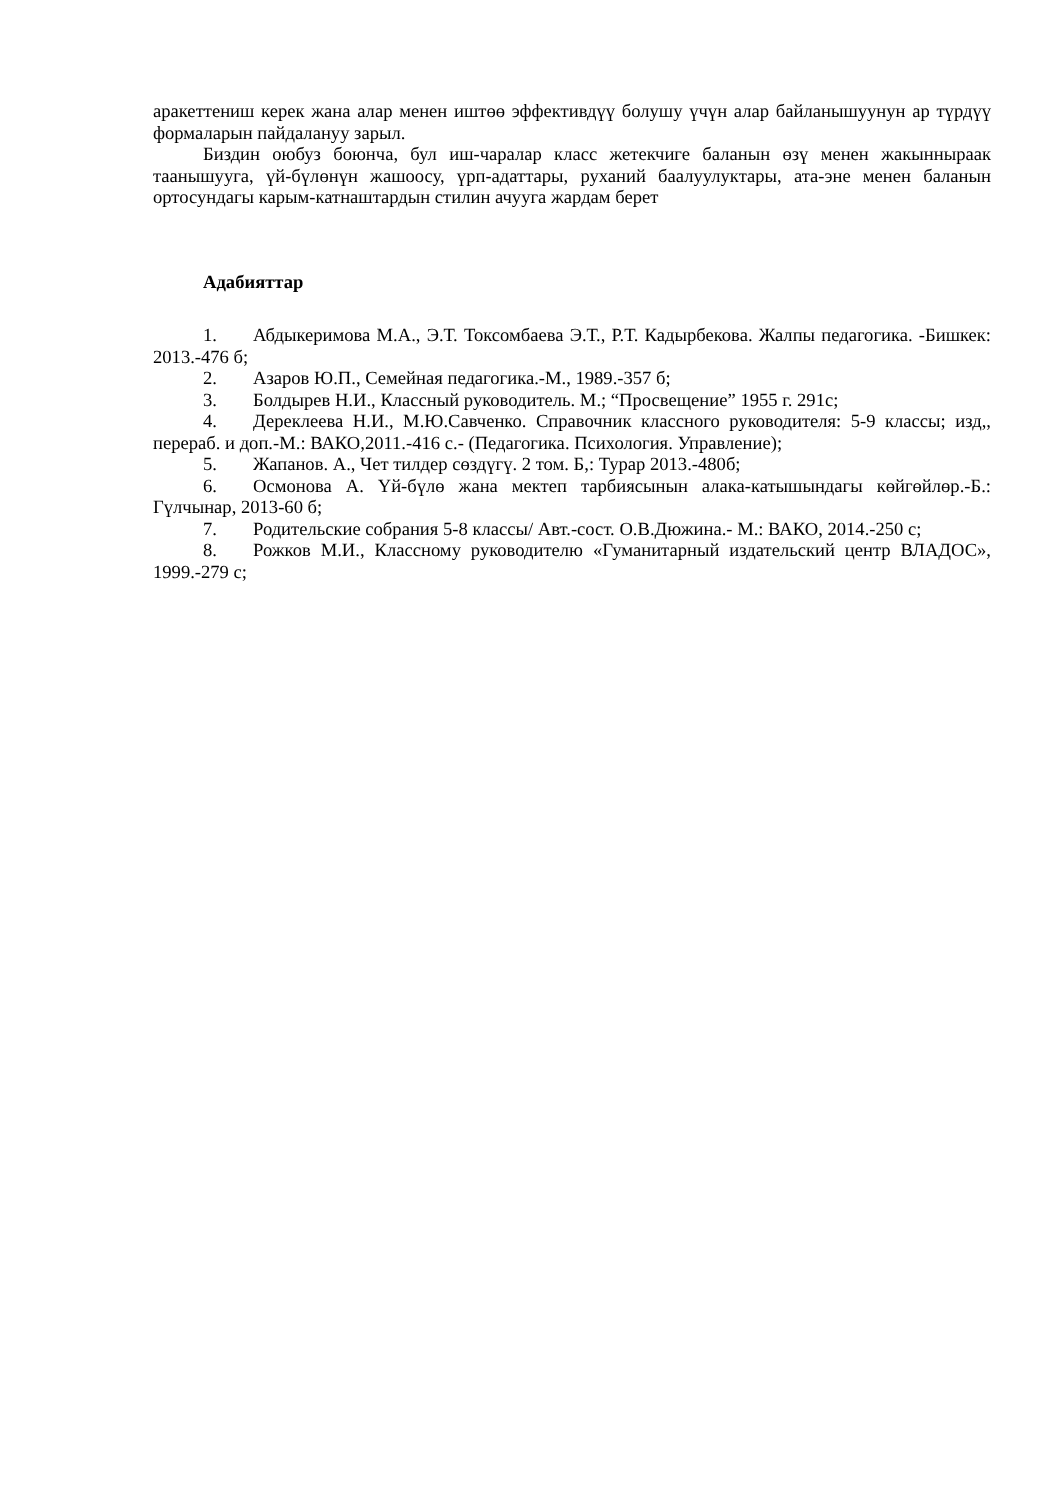аракеттениш керек жана алар менен иштөө эффективдүү болушу үчүн алар байланышуунун ар түрдүү формаларын пайдалануу зарыл.
Биздин оюбуз боюнча, бул иш-чаралар класс жетекчиге баланын өзү менен жакынныраак таанышууга, үй-бүлөнүн жашоосу, үрп-адаттары, руханий баалуулуктары, ата-эне менен баланын ортосундагы карым-катнаштардын стилин ачууга жардам берет
Адабияттар
1. Абдыкеримова М.А., Э.Т. Токсомбаева Э.Т., Р.Т. Кадырбекова. Жалпы педагогика. -Бишкек: 2013.-476 б;
2. Азаров Ю.П., Семейная педагогика.-М., 1989.-357 б;
3. Болдырев Н.И., Классный руководитель. М.; “Просвещение” 1955 г. 291с;
4. Дереклеева Н.И., М.Ю.Савченко. Справочник классного руководителя: 5-9 классы; изд,, перераб. и доп.-М.: ВАКО,2011.-416 с.- (Педагогика. Психология. Управление);
5. Жапанов. А., Чет тилдер сөздүгү. 2 том. Б,: Турар 2013.-480б;
6. Осмонова А. Үй-бүлө жана мектеп тарбиясынын алака-катышындагы көйгөйлөр.-Б.: Гүлчынар, 2013-60 б;
7. Родительские собрания 5-8 классы/ Авт.-сост. О.В.Дюжина.- М.: ВАКО, 2014.-250 с;
8. Рожков М.И., Классному руководителю «Гуманитарный издательский центр ВЛАДОС», 1999.-279 с;